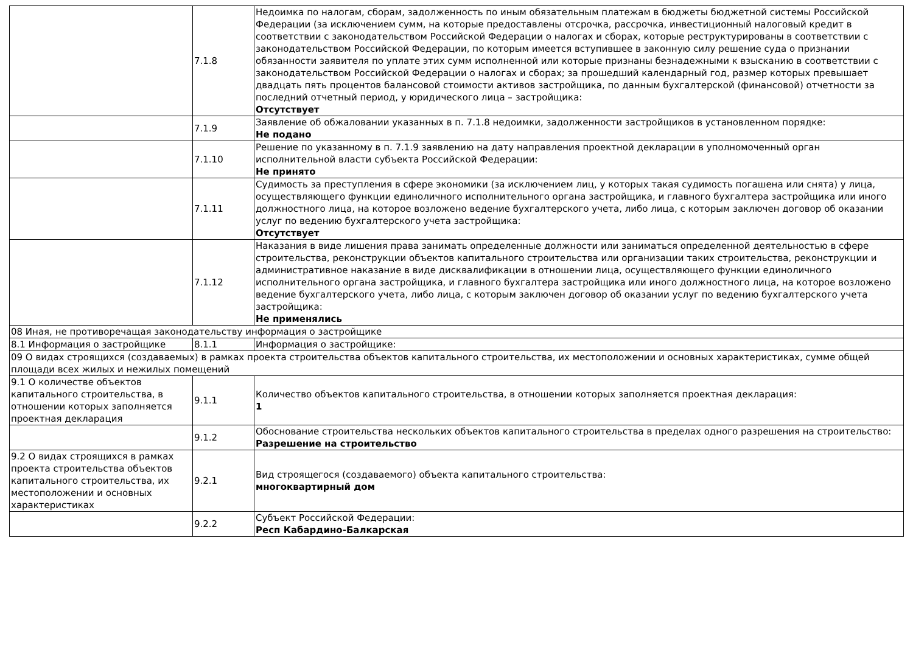| | 7.1.8 | Недоимка по налогам, сборам, задолженность по иным обязательным платежам в бюджеты бюджетной системы Российской Федерации (за исключением сумм, на которые предоставлены отсрочка, рассрочка, инвестиционный налоговый кредит в соответствии с законодательством Российской Федерации о налогах и сборах, которые реструктурированы в соответствии с законодательством Российской Федерации, по которым имеется вступившее в законную силу решение суда о признании обязанности заявителя по уплате этих сумм исполненной или которые признаны безнадежными к взысканию в соответствии с законодательством Российской Федерации о налогах и сборах; за прошедший календарный год, размер которых превышает двадцать пять процентов балансовой стоимости активов застройщика, по данным бухгалтерской (финансовой) отчетности за последний отчетный период, у юридического лица – застройщика: Отсутствует |
| | 7.1.9 | Заявление об обжаловании указанных в п. 7.1.8 недоимки, задолженности застройщиков в установленном порядке: Не подано |
| | 7.1.10 | Решение по указанному в п. 7.1.9 заявлению на дату направления проектной декларации в уполномоченный орган исполнительной власти субъекта Российской Федерации: Не принято |
| | 7.1.11 | Судимость за преступления в сфере экономики (за исключением лиц, у которых такая судимость погашена или снята) у лица, осуществляющего функции единоличного исполнительного органа застройщика, и главного бухгалтера застройщика или иного должностного лица, на которое возложено ведение бухгалтерского учета, либо лица, с которым заключен договор об оказании услуг по ведению бухгалтерского учета застройщика: Отсутствует |
| | 7.1.12 | Наказания в виде лишения права занимать определенные должности или заниматься определенной деятельностью в сфере строительства, реконструкции объектов капитального строительства или организации таких строительства, реконструкции и административное наказание в виде дисквалификации в отношении лица, осуществляющего функции единоличного исполнительного органа застройщика, и главного бухгалтера застройщика или иного должностного лица, на которое возложено ведение бухгалтерского учета, либо лица, с которым заключен договор об оказании услуг по ведению бухгалтерского учета застройщика: Не применялись |
| 08 Иная, не противоречащая законодательству информация о застройщике | | |
| 8.1 Информация о застройщике | 8.1.1 | Информация о застройщике: |
| 09 О видах строящихся (создаваемых) в рамках проекта строительства объектов капитального строительства, их местоположении и основных характеристиках, сумме общей площади всех жилых и нежилых помещений | | |
| 9.1 О количестве объектов капитального строительства, в отношении которых заполняется проектная декларация | 9.1.1 | Количество объектов капитального строительства, в отношении которых заполняется проектная декларация: 1 |
| | 9.1.2 | Обоснование строительства нескольких объектов капитального строительства в пределах одного разрешения на строительство: Разрешение на строительство |
| 9.2 О видах строящихся в рамках проекта строительства объектов капитального строительства, их местоположении и основных характеристиках | 9.2.1 | Вид строящегося (создаваемого) объекта капитального строительства: многоквартирный дом |
| | 9.2.2 | Субъект Российской Федерации: Респ Кабардино-Балкарская |